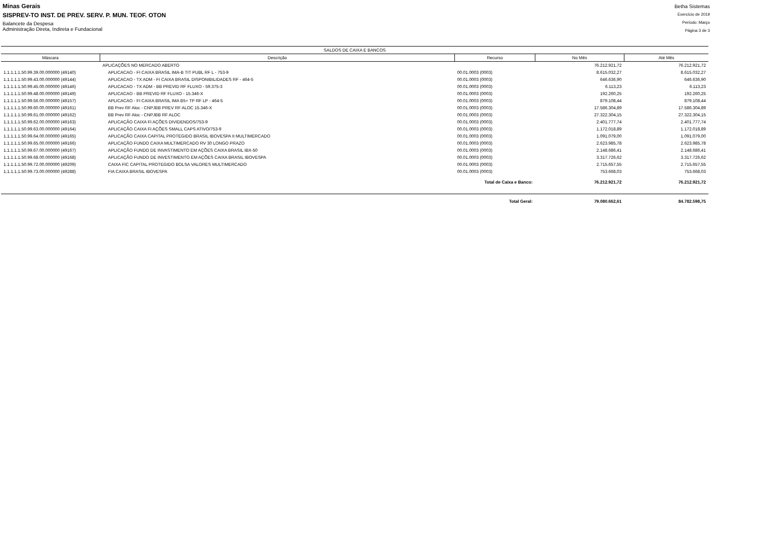Minas Gerais
SISPREV-TO INST. DE PREV. SERV. P. MUN. TEOF. OTON
Balancete da Despesa
Administração Direta, Indireta e Fundacional
Betha Sistemas
Exercício de 2019
Período: Março
Página 3 de 3
| SALDOS DE CAIXA E BANCOS | | | | |
| --- | --- | --- | --- | --- |
| Máscara | Descrição | Recurso | No Mês | Até Mês |
| | APLICAÇÕES NO MERCADO ABERTO | | 76.212.921,72 | 76.212.921,72 |
| 1.1.1.1.1.50.99.39.00.000000 (49140) | APLICACAO - FI CAIXA BRASIL IMA-B TIT PUBL RF L - 753-9 | 00.01.0003 (0003) | 8.615.032,27 | 8.615.032,27 |
| 1.1.1.1.1.50.99.43.00.000000 (49144) | APLICACAO - TX ADM - FI CAIXA BRASIL DISPONIBILIDADES RF - 464-5 | 00.01.0003 (0003) | 646.636,90 | 646.636,90 |
| 1.1.1.1.1.50.99.45.00.000000 (49146) | APLICACAO - TX ADM - BB PREVID RF FLUXO - 59.375-3 | 00.01.0003 (0003) | 6.113,23 | 6.113,23 |
| 1.1.1.1.1.50.99.48.00.000000 (49149) | APLICACAO - BB PREVID RF FLUXO - 15.346-X | 00.01.0003 (0003) | 192.260,25 | 192.260,25 |
| 1.1.1.1.1.50.99.56.00.000000 (49157) | APLICACAO - FI CAIXA BRASIL IMA B5+ TP RF LP - 464-5 | 00.01.0003 (0003) | 879.108,44 | 879.108,44 |
| 1.1.1.1.1.50.99.60.00.000000 (49161) | BB Prev RF Aloc - CNPJBB PREV RF ALOC 15.346-X | 00.01.0003 (0003) | 17.586.304,89 | 17.586.304,89 |
| 1.1.1.1.1.50.99.61.00.000000 (49162) | BB Prev RF Aloc - CNPJBB RF ALOC | 00.01.0003 (0003) | 27.322.304,15 | 27.322.304,15 |
| 1.1.1.1.1.50.99.62.00.000000 (49163) | APLICAÇÃO CAIXA FI AÇÕES DIVIDENDOS/753-9 | 00.01.0003 (0003) | 2.401.777,74 | 2.401.777,74 |
| 1.1.1.1.1.50.99.63.00.000000 (49164) | APLICAÇÃO CAIXA FI AÇÕES SMALL CAPS ATIVO/753-9 | 00.01.0003 (0003) | 1.172.018,89 | 1.172.018,89 |
| 1.1.1.1.1.50.99.64.00.000000 (49165) | APLICAÇÃO CAIXA CAPITAL PROTEGIDO BRASIL IBOVESPA II MULTIMERCADO | 00.01.0003 (0003) | 1.091.079,00 | 1.091.079,00 |
| 1.1.1.1.1.50.99.65.00.000000 (49166) | APLICAÇÃO FUNDO CAIXA MULTIMERCADO RV 30 LONGO PRAZO | 00.01.0003 (0003) | 2.623.985,78 | 2.623.985,78 |
| 1.1.1.1.1.50.99.67.00.000000 (49167) | APLICAÇÃO FUNDO DE INVASTIMENTO EM AÇÕES CAIXA BRASIL IBX-50 | 00.01.0003 (0003) | 2.148.686,41 | 2.148.686,41 |
| 1.1.1.1.1.50.99.68.00.000000 (49168) | APLICAÇÃO FUNDO DE INVESTIMENTO EM AÇÕES CAIXA BRASIL IBOVESPA | 00.01.0003 (0003) | 3.317.726,62 | 3.317.726,62 |
| 1.1.1.1.1.50.99.72.00.000000 (49209) | CAIXA FIC CAPITAL PROTEGIDO BOLSA VALORES MULTIMERCADO | 00.01.0003 (0003) | 2.715.657,55 | 2.715.657,55 |
| 1.1.1.1.1.50.99.73.00.000000 (49288) | FIA CAIXA BRASIL IBOVESPA | 00.01.0003 (0003) | 753.668,03 | 753.668,03 |
| Total de Caixa e Banco: | | | 76.212.921,72 | 76.212.921,72 |
| Total Geral: | | | 79.080.662,61 | 84.782.598,75 |